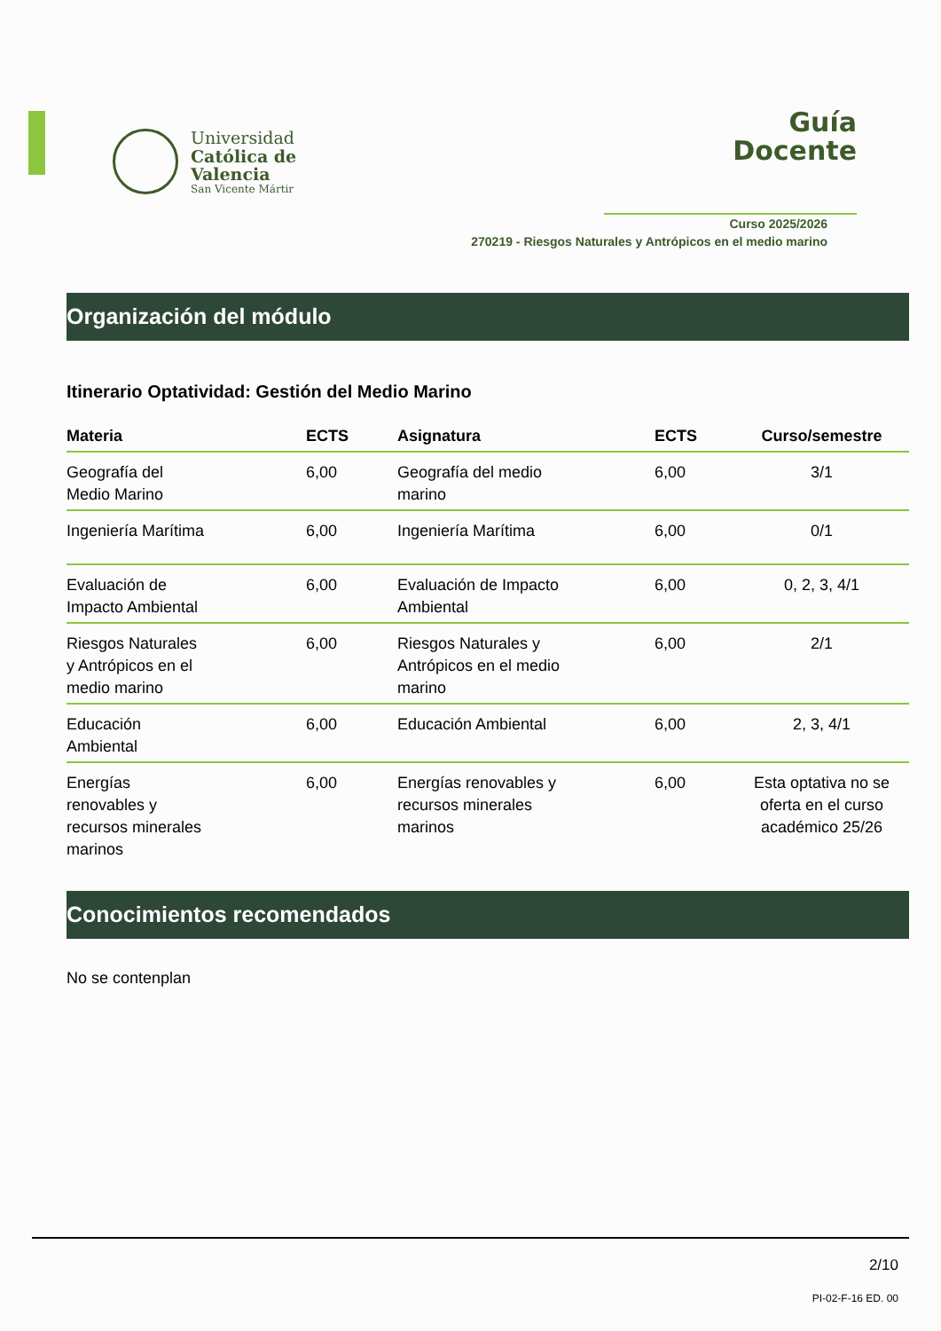Universidad
Católica de
Valencia
San Vicente Mártir
Guía
Docente
Curso 2025/2026
270219 - Riesgos Naturales y Antrópicos en el medio marino
Organización del módulo
Itinerario Optatividad: Gestión del Medio Marino
| Materia | ECTS | Asignatura | ECTS | Curso/semestre |
| --- | --- | --- | --- | --- |
| Geografía del Medio Marino | 6,00 | Geografía del medio marino | 6,00 | 3/1 |
| Ingeniería Marítima | 6,00 | Ingeniería Marítima | 6,00 | 0/1 |
| Evaluación de Impacto Ambiental | 6,00 | Evaluación de Impacto Ambiental | 6,00 | 0, 2, 3, 4/1 |
| Riesgos Naturales y Antrópicos en el medio marino | 6,00 | Riesgos Naturales y Antrópicos en el medio marino | 6,00 | 2/1 |
| Educación Ambiental | 6,00 | Educación Ambiental | 6,00 | 2, 3, 4/1 |
| Energías renovables y recursos minerales marinos | 6,00 | Energías renovables y recursos minerales marinos | 6,00 | Esta optativa no se oferta en el curso académico 25/26 |
Conocimientos recomendados
No se contenplan
2/10
PI-02-F-16 ED. 00